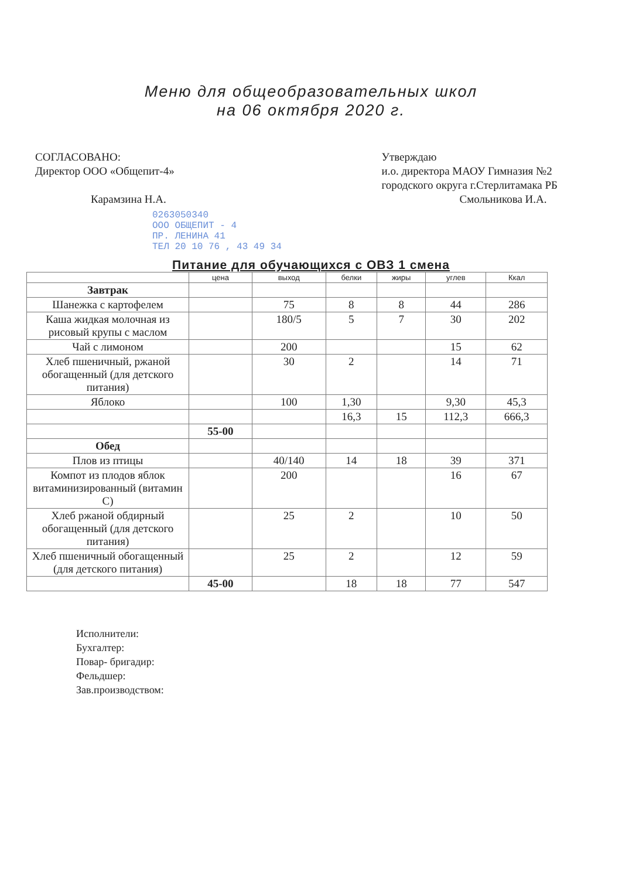Меню для общеобразовательных школ
на 06 октября 2020 г.
СОГЛАСОВАНО:
Директор ООО «Общепит-4»
Карамзина Н.А.
Утверждаю
и.о. директора МАОУ Гимназия №2
городского округа г.Стерлитамака РБ
Смольникова И.А.
0263050340
ООО ОБЩЕПИТ - 4
ПР. ЛЕНИНА 41
ТЕЛ 20 10 76 , 43 49 34
Питание для обучающихся с ОВЗ 1 смена
| | цена | выход | белки | жиры | углев | Ккал |
| --- | --- | --- | --- | --- | --- | --- |
| Завтрак | | | | | | |
| Шанежка с картофелем | | 75 | 8 | 8 | 44 | 286 |
| Каша жидкая молочная из рисовый крупы с маслом | | 180/5 | 5 | 7 | 30 | 202 |
| Чай с лимоном | | 200 | | | 15 | 62 |
| Хлеб пшеничный, ржаной обогащенный (для детского питания) | | 30 | 2 | | 14 | 71 |
| Яблоко | | 100 | 1,30 | | 9,30 | 45,3 |
| | | | 16,3 | 15 | 112,3 | 666,3 |
| | 55-00 | | | | | |
| Обед | | | | | | |
| Плов из птицы | | 40/140 | 14 | 18 | 39 | 371 |
| Компот из плодов яблок витаминизированный (витамин С) | | 200 | | | 16 | 67 |
| Хлеб ржаной обдирный обогащенный (для детского питания) | | 25 | 2 | | 10 | 50 |
| Хлеб пшеничный обогащенный (для детского питания) | | 25 | 2 | | 12 | 59 |
| | 45-00 | | 18 | 18 | 77 | 547 |
Исполнители:
Бухгалтер:
Повар- бригадир:
Фельдшер:
Зав.производством: